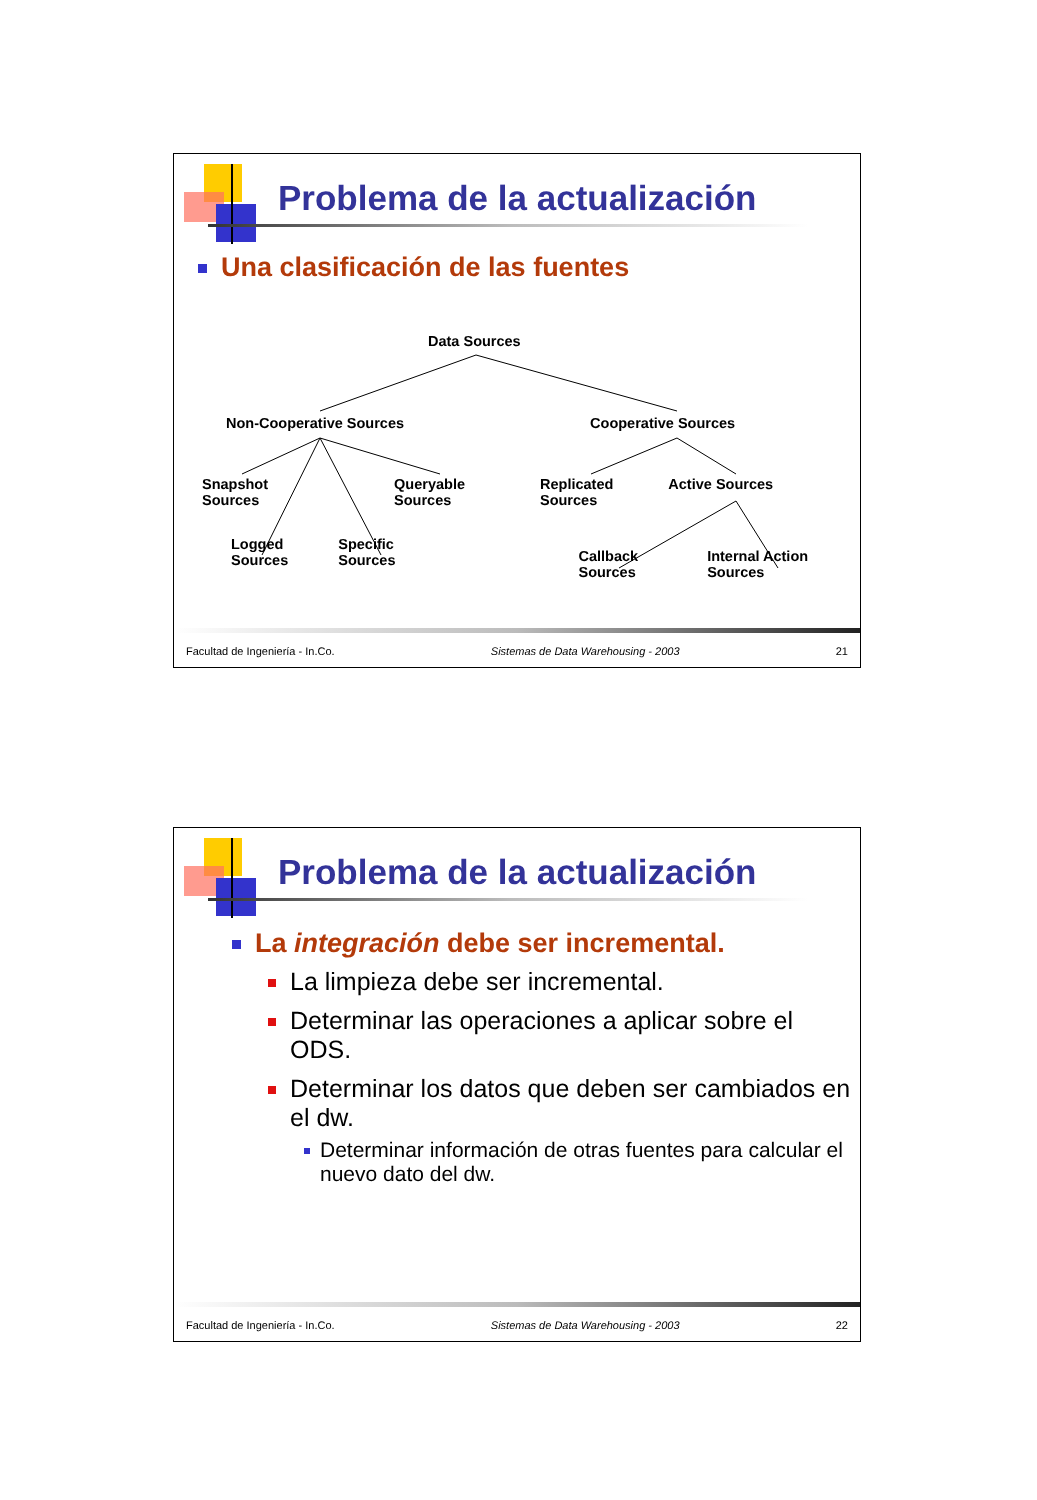Problema de la actualización
Una clasificación de las fuentes
Data Sources
Non-Cooperative Sources Cooperative Sources
Snapshot
Sources Queryable
Sources Replicated
Sources Active Sources
Logged
Sources Specific
Sources Callback
Sources Internal Action
Sources
Facultad de Ingeniería - In.Co. Sistemas de Data Warehousing - 2003 21
Problema de la actualización
La integración debe ser incremental.
La limpieza debe ser incremental.
Determinar las operaciones a aplicar sobre el ODS.
Determinar los datos que deben ser cambiados en el dw.
Determinar información de otras fuentes para calcular el nuevo dato del dw.
Facultad de Ingeniería - In.Co. Sistemas de Data Warehousing - 2003 22